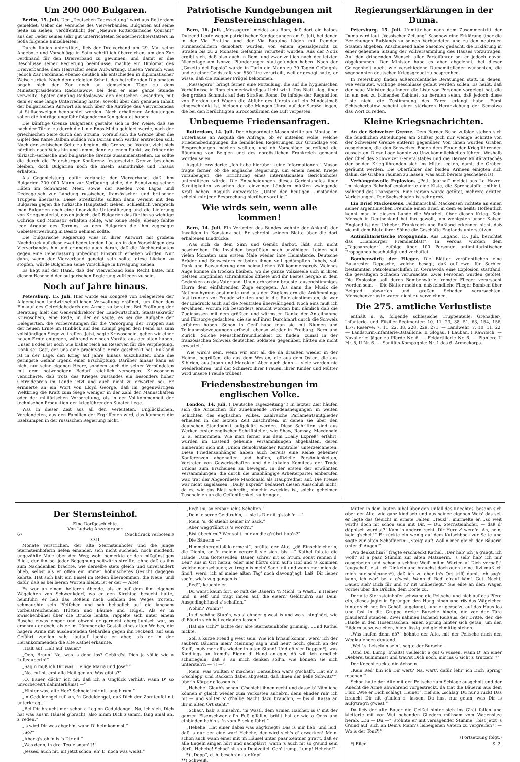Um 200 000 Bulgaren.
Berlin, 15. Juli. Der „Deutschen Tageszeitung“ wird aus Rotterdam gemeldet: Ueber die Versuche des Vierverbandes, Bulgarien auf seine Seite zu ziehen, veröffentlicht der „Nieuwe Rotterdamsche Courant“ aus der Feder seines sehr gut unterrichteten Sonderberichterstatters in Sofia folgende Einzelheiten:
Durch Italien unterstützt, ließ der Dreiverband am 29. Mai seine Angebote und Vorschläge in Sofia schriftlich überreichen, um den Zar Ferdinand für den Dreiverband zu gewinnen, und damit er die Beschlüsse seiner Regierung beeinflusse, machte ein Diplomat des Dreiverbandes dem Herrscher seine Aufwartung. Diesen Versuch wies jedoch Zar Ferdinand ebenso deutlich als entschieden in diplomatischer Weise zurück. Nach dem erfolgten Schritt des betreffenden Diplomaten begab sich der Zar noch an demselben Tage zu dem Ministerpräsidenten Radoslawow, bei dem er eine ganze Stunde verweilte. Später empfing Radoslawow den deutschen Gesandten, mit dem er eine lange Unterredung hatte; sowohl über den genauen Inhalt der bulgarischen Antwort als auch über die Anträge des Vierverbandes ist Stillschweigen beobachtet worden. Nach erhaltenen Andeutungen sollen die Anträge ungefähr folgendermaßen gelautet haben:
Die künftige Grenze Bulgariens gestalte sich in der Weise, daß sie nach der Türkei zu durch die Linie Enos-Midia gebildet werde, nach der griechischen Seite durch den Struma, worauf sich die Grenze über die Gipfel des Karse Balbun südlich von Doiran nach Vardar erstrecken soll. Nach der serbischen Seite zu beginnt die Grenze bei Vardar, zieht sich nördlich nach Veles hin und kommt dann zu jenem Punkt, wo früher die türkisch-serbische und bulgarische Grenze zusammenstießen. Es sollte die durch die Petersburger Konferenz festgesetzte Grenze bestehen bleiben, doch Bulgarien noch die Inseln Samothrake und Thasos erhalten.
Als Gegenleistung dafür verlangte der Vierverband, daß ihm Bulgarien 200 000 Mann zur Verfügung stelle, die Benutzung seiner Häfen im Schwarzen Meer, sowie der Reeden von Lagos und Dedeagatsch zur Landung russischer, französischer und britischer Truppen überlasse. Diese Streitkräfte sollten dann vereint mit den Bulgaren gegen die türkische Hauptstadt ziehen. Schließlich versprach man Bulgarien noch eine finanzielle Unterstützung und die Lieferung von Kriegsmaterial, davon jedoch, daß Bulgarien das für ihn so wichtige Ochrida und Monastir erhalten sollte, war keine Rede, ebenso fehlte jede Angabe des Termins, zu dem Bulgarien die ihm zugesagte Gebietserwerbung in Besitz nehmen sollte.
Die bulgarische Regierung wies in ihrer Antwort mit großem Nachdruck auf diese zwei bedeutenden Lücken in den Vorschlägen des Vierverbandes hin und erinnerte auch daran, daß die Nachbarstaaten gegen eine Ueberlassung unbedingt Einspruch erheben würden. Nur dann, wenn der Vierverband geneigt sein sollte, diese Lücken zu stopfen, würde Bulgarien seine Vorschläge in Erwägung ziehen.
Es liegt auf der Hand, daß der Vierverband kein Recht hatte, mit diesem Bescheid der bulgarischen Regierung zufrieden zu sein.
Noch auf Jahre hinaus.
Petersburg, 15. Juli. Hier wurde ein Kongreß von Delegierten der Allgemeinen landwirtschaftlichen Verwaltung eröffnet, um über den Einkauf des Getreidebedarfs der Armee zu beraten. Bei Eröffnung der Beratung hielt der Generaldirektor der Landwirtschaft, Staatssekretär Kriwoschein, eine Rede, in der er sagte, es sei die Aufgabe der Delegierten, die Vorbereitungen für die Versorgung der Truppen aus der neuen Ernte im Hinblick auf den Kampf gegen den Feind bis zum vollständigen Siege zu treffen. Jetzt, sagte Kriwoschein, gehen wir einer neuen Ernte entgegen, während wir noch Vorräte aus der alten haben. Unser Boden ist noch wie bisher reich an Reserven für die Verpflegung. Dank sei Gott, der uns eine prachtvolle Ernte geschenkt hat. Rußland ist in der Lage, den Krieg auf Jahre hinaus auszuhalten, ohne die geringste Gefahr irgend einer Erschöpfung. Darüber hinaus kann es nicht nur seine eigenen Heere, sondern auch die seiner Verbündeten mit dem notwendigen Bedarf reichlich versorgen. Kriwoschein versicherte, daß trotz des Krieges zustandes ein besonders hoher Getreidepreis im Lande jetzt und auch nicht zu erwarten sei. Er erinnerte an ein Wort von Lloyd George, daß im gegenwärtigen Weltkrieg die Kraft zum Siege weniger in der Zahl der Mannschaften oder der militärischen Vorbereitung, als in der Vollkommenheit der technischen Produktion der kriegführenden Staaten liege.
Was in dieser Zeit aus all den Verleiteten, Unglücklichen, Verelendeten, aus den Familien der Ergriffenen wird, das kümmert die Ezelzumpen in der russischen Regierung nicht.
Patriotische Kundgebungen mit Fenstereinschlagen.
Bern, 16. Juli. „Messagero“ meldet aus Rom, daß dort ein halbes Dutzend Leute wegen patriotischer Kundgebungen am 9. Juli, bei denen in der Via Frattina und der Via Babuino Läden mit fremden Firmenschildern demoliert wurden, von einem Spezialgericht zu Strafen bis zu 2 Monaten Gefängnis verurteilt wurden. Aus der Notiz ergibt sich, daß also auch in Rom, und zwar zeitlich nach der letzten Niederlage am Isonzo, Plünderungen stattgefunden haben. Nach der „Gazetta del Popolo“ wurde in Turin ein Mann zu 70 Tagen Gefängnis und zu einer Geldstrafe von 550 Lire verurteilt, weil er gesagt hatte, er wisse, daß die Italiener Prügel bekommen.
„Messagero“ bringt ferner eine Mitteilung, die auf die hygienischen Verhältnisse in Rom ein merkwürdiges Licht wirft. Das Blatt klagt über den großen Schmutz auf den Straßen Roms. Da infolge der Requisition von Pferden und Wagen die Abfuhr des Unrats auf ein Mindestmaß eingeschränkt ist, bleiben große Mengen Unrat auf der Straße liegen, die bei den berüchtigten Siroccostürmen die Luft verpesten.
Unbequeme Friedensanfragen.
Rotterdam, 14. Juli. Der Abgeordnete Mason stellte am Montag im Unterhause an Asquith die Anfrage, ob er mitteilen wolle, welche Friedensbedingungen die feindlichen Regierungen zur Grundlage von Besprechungen machen wollten, und ob Vorschläge betreffend die Räumung von Belgien und des nordöstlichen Frankreich gemacht worden seien.
Asquith erwiderte: „Ich habe hierüber keine Informationen.“ Mason fragte ferner, ob die englische Regierung, um einem neuen Kriege vorzubeugen, die Errichtung eines internationalen Gerichtshofes unterstützen würde. Die Entscheidungen dieses Gerichtshofes über Streitigkeiten zwischen den einzelnen Ländern müßten zwingende Kraft haben. Asquith antwortete: „Unter den heutigen Umständen scheint mir jede Besprechung hierüber voreilig.“
Wie wirds sein, wenn alle kommen!
Bern, 14. Juli. Ein Vertreter des Bundes wohnte der Ankunft der Invaliden in Konstanz bei. Er schreibt seinem Blatte über die dort erhaltenen Eindrücke:
„Was sich da dem Sinn und Gemüt darbot, läßt sich nicht beschreiben. Die Invaliden begrüßten nach unzähligen Leiden seit vielen Monaten zum ersten Male wieder ihre Heimaterde. Deutsche Brüder und Schwestern entboten ihnen voll gedämpften Jubels, voll Dank und Bewunderung den heimatlichen Willkommensgruß. Welches Auge konnte da trocken bleiben, wo die ganze Volksseele sich in ihren tiefsten Empfinden schrankenlos öffnete und ihr Bestes hergab in dem Gedanken an das Vaterland. Ununterbrochen brauste tausendstimmiges Hurra dem einfahrenden Zuge entgegen. Als dann die Musik die Nationalhymne anstimmte und aus den Zugfenstern die Ankömmlinge fast trunken vor Freude winkten und in die Rufe einstimmten, da war der Eindruck auch auf die Neutralen überwältigend. Noch eins muß ich erwähnen, worum ich besonders ersucht worden bin, nämlich daß die Zuginsassen mit dem größten und wärmsten Danke der Anteilnahme und Fürsorge gedachten, die sie auf ihrer Durchfahrt durch die Schweiz erfahren haben. Schon in Genf habe man sie mit Blumen und Teilnahmsbezeugungen erfreut, ebenso wieder in Freiburg, Bern und Zürich. Solche Menschenfreundlichkeit zu finden, zumal in der französischen Schweiz deutschen Soldaten gegenüber, hätten sie nicht erwartet.“
Wie wird's sein, wenn wir erst all die da draußen wieder in der Heimat begrüßen, die aus dem Westen, die aus dem Osten, die aus Sibirien, aus Japan und Marokko! Aber auch dann — viele werden nie wiederkehren, und der Schmerz ihrer Frauen, ihrer Kinder und Mütter wird unsere Freude trüben!
Friedensbestrebungen im englischen Volke.
London, 14. Juli. („Deutsche Tageszeitung“.) In letzter Zeit häufen sich die Anzeichen für zunehmende Friedensneigungen in weiten Schichten des englischen Volkes. Zahlreiche Parlamentsmitglieder erhielten in der letzten Zeit Zuschriften, in denen sie über den deutschen Standpunkt aufgeklärt werden. Diese Schriften sind aus Werken erster englischer Schriftsteller, wie Shaw, Ramsay, Macdonald u. a. entnommen. Wie man ferner aus dem „Daily Expreß“ erfährt, wurden im Eastend geheime Versammlungen abgehalten, deren Einberufer sich mit „Union demokratischer Kontrolle“ unterzeichneten. Diese Friedensanhänger haben auch bereits eine Reihe geheimer Konferenzen abgehalten und hoffen, offizielle Persönlichkeiten, Vertreter von Gewerkschaften und die lokalen Komitees der Trade Unions zum Erscheinen zu bewegen. In der ersten der erwähnten Versammlungen, die durch die unabhängige Arbeiterpartei einberufen war, trat der Abgeordnete Macdonald als Hauptredner auf. Die Presse war nicht zugelassen. „Daily Expreß“ bedauert diesen Ausschluß nicht, da es, wie das Blatt schreibt, ohnehin zwecklos ist, solche geheimen Tuscheleien an die Oeffentlichkeit zu bringen.
Regierungserklärungen in der Duma.
Petersburg, 15. Juli. Unmittelbar nach dem Zusammentritt der Duma wird laut „Vossischer Zeitung“ Sasonow eine Erklärung über die Beziehungen Rußlands zu seinen Verbündeten und zu den neutralen Staaten abgeben. Anscheinend habe Sasonow gedacht, die Erklärung in einer geheimen Sitzung der Vollversammlung des Hauses vorzutragen. Auf den dringenden Wunsch aller Parteiführer sei er jedoch davon abgekommen. Der Minister habe es aber abgelehnt, bei dieser Gelegenheit auch, wie verschiedene Dumamitglieder wünschten, die sogenannten deutschen Kriegsgreuel zu besprechen.
In Petersburg finden außerordentliche Beratungen statt, in denen, wie verlautet, wichtige Beschlüsse gefaßt werden sollen. Es heißt, daß der neue Minister des Innern die Liste von Personen vorgelegt hat, die in ein neu zu bildendes Kabinett zu berufen seien, daß jedoch diese Liste nicht die Zustimmung des Zaren erlangt habe. Fürst Schtscherbatow scheint einer stärkeren Heranziehung der Semstwo das Wort zu reden.
Kleine Kriegsnachrichten.
An der Schweizer Grenze. Dem Berner Bund zufolge stehen sich die feindlichen Abteilungen am Stilfser Joch nur wenige Schritte von der Schweizer Grenze entfernt gegenüber. Von ihnen wurden Gräben ausgehoben, die den Schweizer Boden dem Feuer der Kriegführenden aussetzten. Diese Lage konnte zu Unzukömmlichkeiten führen. Weshalb der Chef des Schweizer Generalstabes und die Berner Militärattachés der beiden Kriegführenden sich ins Mittel legten, damit die Gräben geräumt werden. Die Oberführer der beiden Armeen einigten sich dahin, die Gräben räumen zu lassen, was auch bereits geschehen ist.
Verhängnisvolle Explosion. „Petit Journal“ meldet aus Le Havre: Im hiesigen Bahnhof explodierte eine Kiste, die Sprengstoffe enthielt, während des Transports. Eine Person wurde getötet, mehrere erlitten Verletzungen. Der Sachschaden ist sehr groß.
Ein Brief Mackensens. Feldmarschall Mackensen richtete an einen seiner argentinischen Freunde einen Brief, in dem es heißt: Hoffentlich kennt man in diesem Lande die Wahrheit über diesen Krieg. Kein Mensch in Deutschland hat ihn gewollt, am wenigsten unser Kaiser. England ist der Urheber. Frankreich und Rußland erkennen nicht, daß sie mit dem Blute ihrer Söhne die Geschäfte Englands unterstützen.
Antimilitaristische Propaganda. Aus Lugano, 15. Juli, berichtet das „Hamburger Fremdenblatt“: In Verona wurden dem „Tagesanzeiger“ zufolge über 100 Personen antimilitaristischer Propaganda beschuldigt und verhaftet.
Bombenwürfe der Flieger. Die Blätter veröffentlichen eine Bukarester Depesche, welche besagt, daß auf zwei für Serbien bestimmten Petroleumschiffen in Cernavoda eine Explosion stattfand, die gewaltigen Schaden verursachte. Zwei Personen wurden getötet. Die Explosion soll durch Bombenwürfe fremder Flieger verursacht worden sein. — Die Blätter melden, daß feindliche Flieger Bomben über Belgrad abwarfen und großen Schaden verursachten. Menschenverluste waren nicht zu verzeichnen.
Die 275. amtliche Verlustliste
enthält u. a. folgende schlesische Truppenteile: Grenadier-, Infanterie- und Füsilier-Regimenter: 10, 11, 23, 38, 51, 63, 154, 156, 157; Reserve: 7, 11, 22, 38, 228, 229, 271. — Landwehr: 7, 10, 11, 22. — Landsturm-Infanterie-Bataillone: II Glogau, I Lauban, I Rawitsch. — Kavallerie: Jäger zu Pferde Nr. 6, — Feldartillerie Nr. 6. — Pioniere II Nr. 5, II Nr. 6. — Sanitäts-Kompagnie: Nr. 1 des 6. Armeekorps.
Der Sternsteinhof.
Eine Dorfgeschichte.
Von Ludwig Anzengruber.
67 (Nachdruck verboten.)
XXII.
Monate verstrichen, der alte Sternsteinhofer und die junge Sternsteinhoferin liefen einander, sich nicht suchend, noch meidend, ungezählte Male über den Weg; wohl bemerkte er den mißgünstigen Blick, der ihn bei jeder Begegnung seitwärts streifte, ohne daß es ihn zum Nachdenken brachte, wie derselbe stets gleich und unverändert blieb, selbst als er offen ein immer höhnischeres Gesicht dagegen kehrte. Hat sich halt ein Bissel im Reden übernommen, die Neue, und dafür, daß es bei leeren Worten bleibt, ist er der — Alte!
Es war an einem heiteren Abende, als er auf dem ihm eigenen Wägelchen von Schwenkdorf, wo er den Kirchtag besucht hatte, heimfuhr; er ließ das Rößlein nach Gefallen des Weges trotten, schmauchte sein Pfeifchen und sah behaglich auf die langsam vorbeistreichenden Hütten und Bäume und Hügel. Als er in Zwischenbühel über die Brücke lenkte, rappelte sich unter einem Busche etwas empor und obwohl er garnicht abergläubisch war, so erschrak er doch, als er im Dämmer die Gestalt eines alten Weibes, die hagern Arme mit ausdeutenden Gebärden gegen ihn reckend, auf sein Gefährt zueilen sah; lautauf lachte er aber, als er in der Herankommenden die alte Kathel erkannte.
„Halt auf! Halt auf, Bauer.“
„Oeh, Braun! No, was is denn los? Gebärd'st Dich ja völlig wie a Luftzauberin!“
„Sag'n muß ich Dir was. Heilige Maria und Josef!“
„No, ruf nit erst alle Heiligen an. Was gibt's?“
„O, Bauer, dächt' ich nit, daß ich a Unglück verhüt', wann D' so unvorbereit't dahinterkämst —“
„Hinter was, alte Her? Schneid' mir nit lang h'rum.“
„'n Geduldengel ruf' an, 'n Geduldengel, daß Dich der Zornteufel nit unterkriegt.“
„Bei Dir braucht mer schon a Legion Geduldengel. Na, ich sieh, Dich hat was aus'm Häusel g'bracht, also nimm Dich z'samm, fang amal an, z' reden.“
„'s wird Dir was abgeh'n, wann D' heimkommst.“
„So?“
„Aber g'stohl'n is 's Dir nit.“
„Was denn, in drei Teufelsnam' ?!“
„Jesses, auch nit, nit jetzt schon, eh' D' noch was weißt.“
„Red' Du, so erspar' ich's Schelten.“
„Dein' eiserne Geldtruh'n, — sie is Dir nit g'stohl'n —“
„Mein' 's, dö stiehlt keiner in' Sack.“
„Aber wegg'führt is 's word'n.“
„Bist überhirnt? Wer sollt' mir an die g'rührt hab'n?“
„Die Bäuerin —“
„Himmelhergottsfakkerment“, brüllte der Alte, „dö Einschleicherin, die Diebin, an 'n mein'n vergreift sie sich, bis —“ Kathel faltete die Hände. „Um Gotteswillen, Bauer, schrei' nit so h'rum, sonst rennen d' Leut' aus'm Ort herzu, oder mer hört's ob'n auf'n Hof und 's kommen welche nachschauen; zu trog'n is mein' Sach' nit und wann mer mich da find't, werd' ich af meine alten Täg' noch davong'jagt. Laß' Dir lieber sag'n, wie's zug'gangen is.“
„Red'“, keuchte er.
„Du warst kaum fort, so ruft die Bäuerin 'n Michl, 'n Wastl, 'n Heiner und 'n Seff und tragt ihnen auf, die eisern' Geldtruh'n aus Dein' Ausgedinghäusel z' schaffen.“
„Wohin? Wohin?“
„In d' schöne Stub'n, wo s' ehnder g'west is und wo s' hing'hört, wie d' Bäurin sich hat verlauten lassen.“
„Hat sie sich?“ lachte der alte Sternsteinhofer grimmig. „Und Kathel nickte.
„Soll a kurze Freud g'west sein. Wie ich h'nauf komm', werd' ich der saubern Bäuerin mein' Meinung sag'n und heut' noch, gleich an der Stell', muß mer all's wieder in alten Stand! Und dö vier Deppen*), was Kindlings an fremd's Eigen d' Hand anleg'n, dö will ich orndlich schuriegeln, daß s' an mich denken soll'n, wie können sie sich untersteh'n — ?! —“
„Mein, was wollten s' machen? Denselben war's g'schafft. Hat eh' a G'schlepp' und Rackern dabei abg'setzt, daß ihnen der helle Schwitz**) über'n Körper g'lossen is.“
„Hehehe! Glaub's schon. G'schieht ihnen recht und dasselb' Nämliche können s' gleich wieder zum Verkosten anheb'n, denn ehnder ruh' ich nit — und sollten s' d'halbe Nacht dazu brauch'n, — bis d' Kassa an ihr'm alten Ort steht.“
„Schau', hab' a Einseh'n, 'm Wastl, dem armen Halcher, is s' mit der ganzen Eisenschwer a'f'n Fuß g'fall'n, brüllt hat er wie a Ochs und einbinden hab'n s' 'n vom Fleck g'führt.“
„Hehehe! Hat einer dabei was abg'kriegt? Das is mir lieb, und leid, daß 's nur der eine war! Hehehe, der wird sich's d' erwerken! Mein' schon auch wann einer mit 'm Häusel unter paar Zentner g'rat't, daß er alle Engeln singen hört und nachplärrt, wann 's auch nit so g'sund sein dürft. Hehehe! Schad' nit so a Deutzeitel. Geh' trump, Lump! Hehehe!“
*) „Depp“, d. h. beschränkter Kopf.
**) Schweiß.
Mitten in dem lauten Jubel über den Unfall des Knechtes, besann sich aber der Alte, wie ganz kindisch und aus seiner eigenen Weis' das sei, er legte das Gesicht in ernste Falten. „Teuxl“, murmelte er, „so weit wird's doch nit schon sein mit Dir, — Du, Sternsteinhofer, — daß d' däppisch wurd'st?! Kam 'n andern recht, Dir Herr z' werd'n. Ah, nein, kein g'scheit!“ Er rückte ein wenig auf dem Kutschbock zur Seite und sagte zur alten Schaffnerin: „Steig' auf! Woll'n mer gleich der Bäuerin unter d' Augen!“
„Wo denkst hin?“ fragte erschreckt Kathel. „Der hab' ich ja g'sagt, ich wollt' af a paar Stündln zur alten Matznerin, 's selb' hab' ich mir ausgebeten und schon a schöne Weil' mit'm Warten af Dich verpaßt! Jeugschaft leist' ich Dir kein und brauchst doch auch keine. Itzt muß ich mich nur schleunen*), daß ich zu eher in's Ort triff, damit ich sag'n kann, ich wär' bei a g'west. Wann d' Red' d'rauf käm'. Gut' Nacht, Bauer, sieh' Dich für und tu' nit unüberlegt.“ Sie eilte an dem Wagen vorbei über die Brücke, dem Dorfe zu.
Der alte Sternsteinhofer schwang die Peitsche und hieb auf das Pferd ein, dieses jagte in Sprüngen den Hang hinan und riß das Wägelchen hinter sich her. Im Gehöft angelangt, fuhr er gerad'zu auf das Haus los und fast in die Gruppe dreier Bursche hinein, die vor der Türe plaudernd standen. Zwei nahmen lachend Reißaus, der Dritte, der, die Hände in den Hosentaschen, einen Sprung hinter sich getan, um den Rädern auszuweichen, blieb lässig und gleichmütig stehen.
„Was laufen denn dö?“ höhnte der Alte, mit der Peitsche nach den Weglaufenden deutend.
„Weil' s' Leisela'n sein“, sagte der Bursche.
„Und Du, Lump, b'haltst vielleicht a gut G'wissen, wann D' an einer Dieberei teilnimmst und trau'st Dich noch, mir ins G'sicht z' trutzen! ?“
Der Knecht zuckte die Achseln.
„Kein Red' bin ich Dir wert? Na, wart', dafür lehr' ich Dich Spring' machen!“
Schon hatte der Alte mit der Peitsche zum Schlage ausgeholt und der Knecht die Arme abwehrend vorgestreckt, da trat die Bäuerin aus dem Flur. „Wie er Dich schlagt, Heiner“, rief sie, „schlag' Du nur z'ruck! Das braucht Dir nit g'fallen z' lassen. Du hast nur getan, was Dir is aufg'trag'n g'west.“
Da ließ der alte Bauer die Geißel hinter sich ins G'rät fallen und kletterte mit vor Wut bebenden Gliedern mühsam vom Wagensitze herab. „Du — Du —“, stöhnte er mit versagender Stimme, „bist jetzt 's G'sind auf, sich an Dein's Mann's leibeigenen Vatern zu vergreifen?! — Wo is der Toni?!“
(Fortsetzung folgt.)
*) Eilen. S. 2.